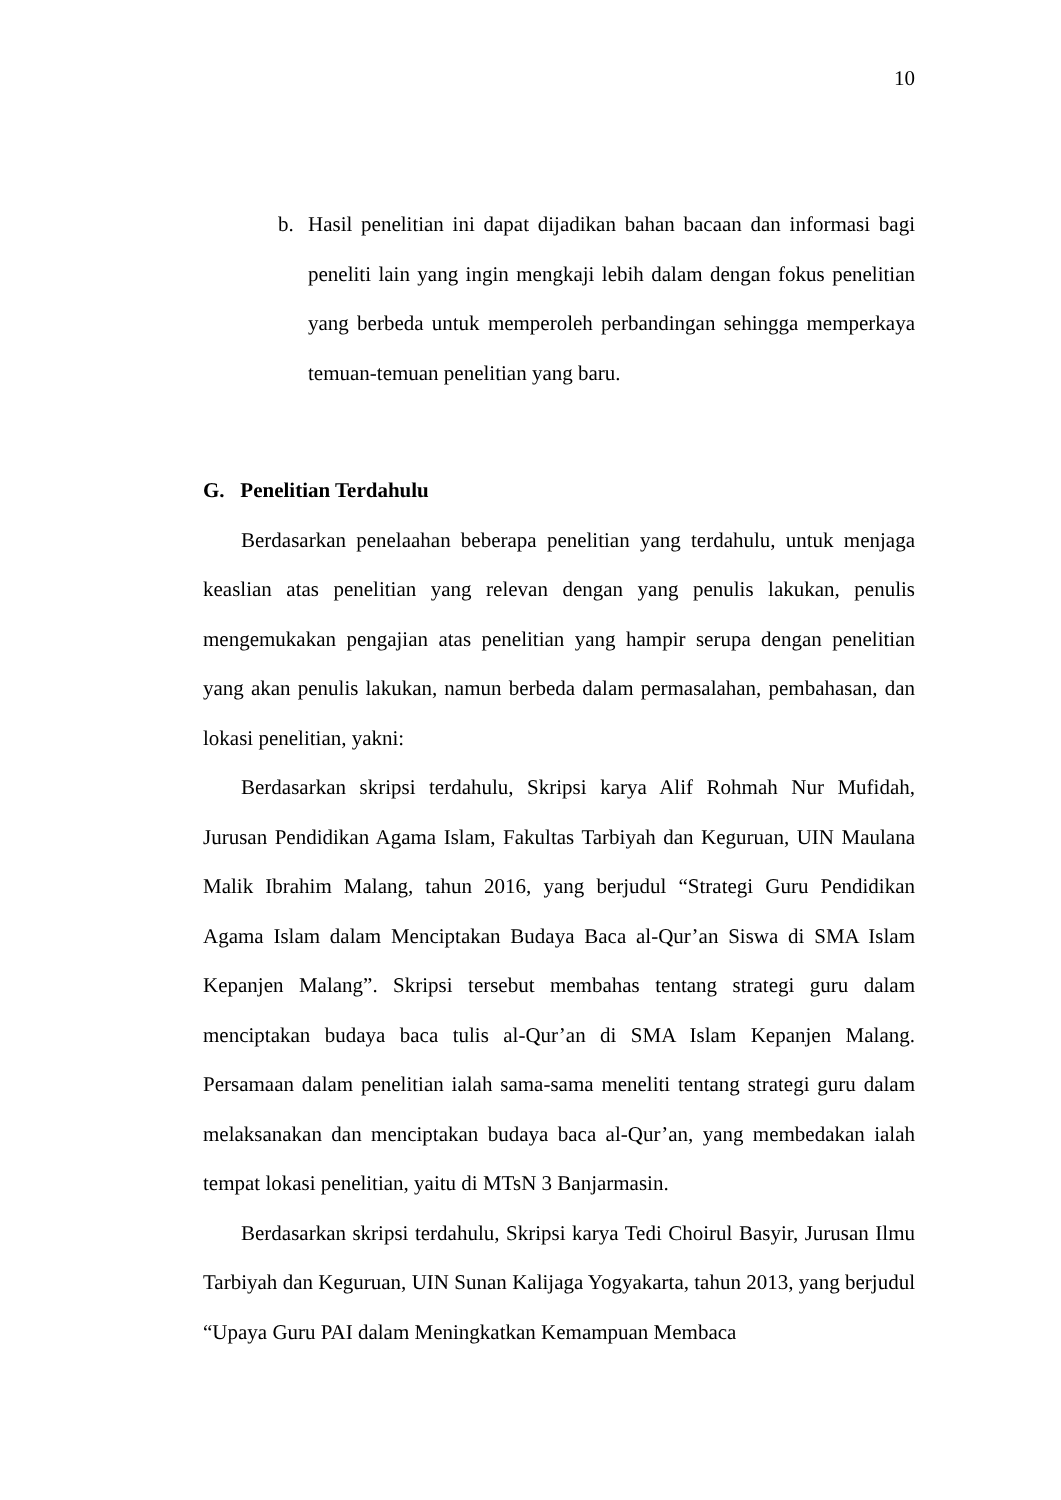10
b. Hasil penelitian ini dapat dijadikan bahan bacaan dan informasi bagi peneliti lain yang ingin mengkaji lebih dalam dengan fokus penelitian yang berbeda untuk memperoleh perbandingan sehingga memperkaya temuan-temuan penelitian yang baru.
G. Penelitian Terdahulu
Berdasarkan penelaahan beberapa penelitian yang terdahulu, untuk menjaga keaslian atas penelitian yang relevan dengan yang penulis lakukan, penulis mengemukakan pengajian atas penelitian yang hampir serupa dengan penelitian yang akan penulis lakukan, namun berbeda dalam permasalahan, pembahasan, dan lokasi penelitian, yakni:
Berdasarkan skripsi terdahulu, Skripsi karya Alif Rohmah Nur Mufidah, Jurusan Pendidikan Agama Islam, Fakultas Tarbiyah dan Keguruan, UIN Maulana Malik Ibrahim Malang, tahun 2016, yang berjudul “Strategi Guru Pendidikan Agama Islam dalam Menciptakan Budaya Baca al-Qur’an Siswa di SMA Islam Kepanjen Malang”. Skripsi tersebut membahas tentang strategi guru dalam menciptakan budaya baca tulis al-Qur’an di SMA Islam Kepanjen Malang. Persamaan dalam penelitian ialah sama-sama meneliti tentang strategi guru dalam melaksanakan dan menciptakan budaya baca al-Qur’an, yang membedakan ialah tempat lokasi penelitian, yaitu di MTsN 3 Banjarmasin.
Berdasarkan skripsi terdahulu, Skripsi karya Tedi Choirul Basyir, Jurusan Ilmu Tarbiyah dan Keguruan, UIN Sunan Kalijaga Yogyakarta, tahun 2013, yang berjudul “Upaya Guru PAI dalam Meningkatkan Kemampuan Membaca